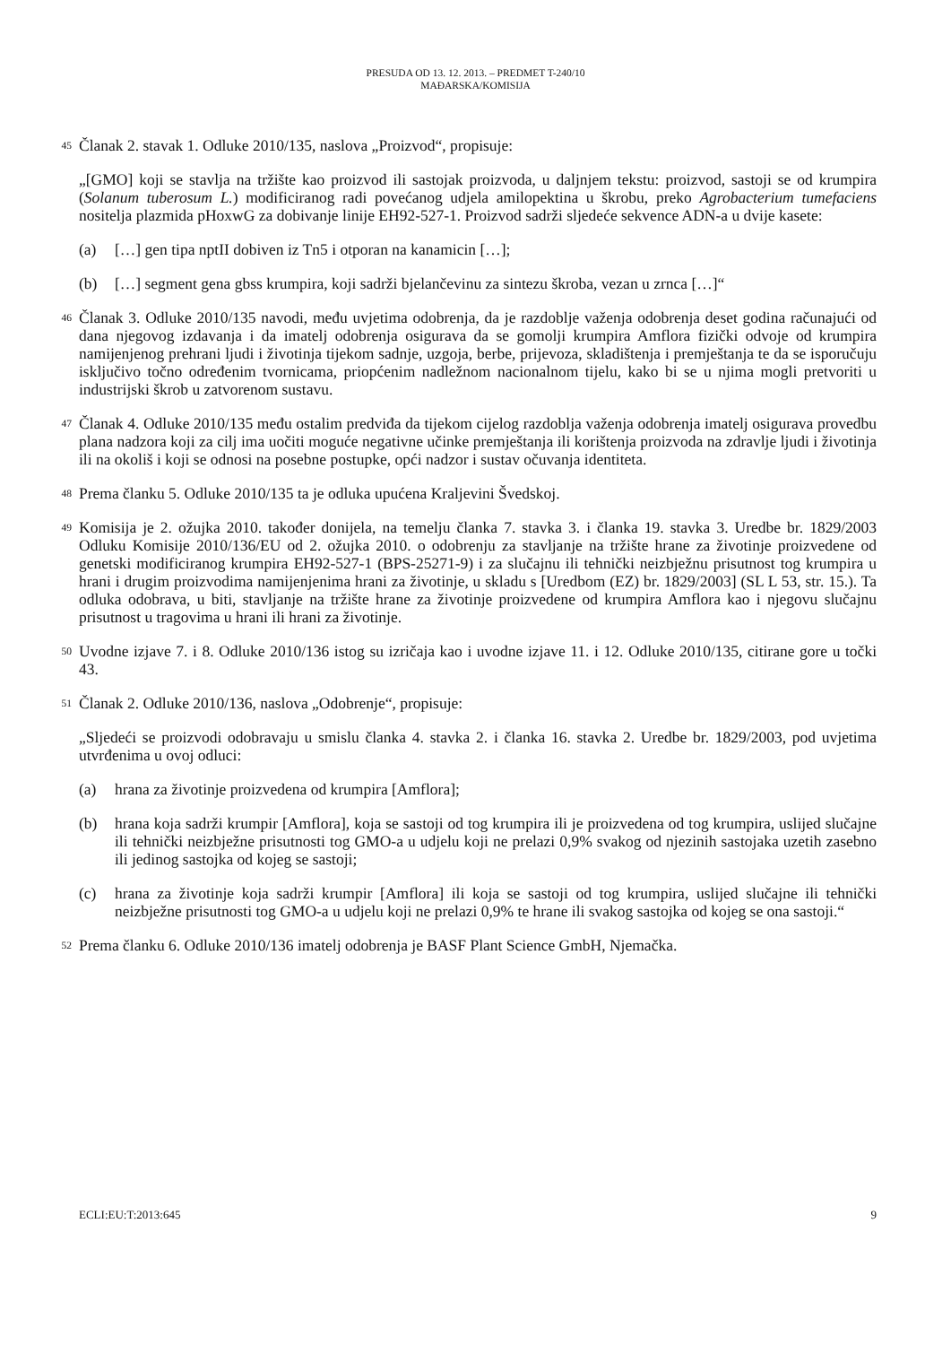PRESUDA OD 13. 12. 2013. – PREDMET T-240/10
MAĐARSKA/KOMISIJA
45
Članak 2. stavak 1. Odluke 2010/135, naslova „Proizvod“, propisuje:
„[GMO] koji se stavlja na tržište kao proizvod ili sastojak proizvoda, u daljnjem tekstu: proizvod, sastoji se od krumpira (Solanum tuberosum L.) modificiranog radi povećanog udjela amilopektina u škrobu, preko Agrobacterium tumefaciens nositelja plazmida pHoxwG za dobivanje linije EH92-527-1. Proizvod sadrži sljedeće sekvence ADN-a u dvije kasete:
(a) […] gen tipa nptII dobiven iz Tn5 i otporan na kanamicin […];
(b) […] segment gena gbss krumpira, koji sadrži bjelančevinu za sintezu škroba, vezan u zrnca […]“
46
Članak 3. Odluke 2010/135 navodi, među uvjetima odobrenja, da je razdoblje važenja odobrenja deset godina računajući od dana njegovog izdavanja i da imatelj odobrenja osigurava da se gomolji krumpira Amflora fizički odvoje od krumpira namijenjenog prehrani ljudi i životinja tijekom sadnje, uzgoja, berbe, prijevoza, skladištenja i premještanja te da se isporučuju isključivo točno određenim tvornicama, priopćenim nadležnom nacionalnom tijelu, kako bi se u njima mogli pretvoriti u industrijski škrob u zatvorenom sustavu.
47
Članak 4. Odluke 2010/135 među ostalim predviđa da tijekom cijelog razdoblja važenja odobrenja imatelj osigurava provedbu plana nadzora koji za cilj ima uočiti moguće negativne učinke premještanja ili korištenja proizvoda na zdravlje ljudi i životinja ili na okoliš i koji se odnosi na posebne postupke, opći nadzor i sustav očuvanja identiteta.
48
Prema članku 5. Odluke 2010/135 ta je odluka upućena Kraljevini Švedskoj.
49
Komisija je 2. ožujka 2010. također donijela, na temelju članka 7. stavka 3. i članka 19. stavka 3. Uredbe br. 1829/2003 Odluku Komisije 2010/136/EU od 2. ožujka 2010. o odobrenju za stavljanje na tržište hrane za životinje proizvedene od genetski modificiranog krumpira EH92-527-1 (BPS-25271-9) i za slučajnu ili tehnički neizbježnu prisutnost tog krumpira u hrani i drugim proizvodima namijenjenima hrani za životinje, u skladu s [Uredbom (EZ) br. 1829/2003] (SL L 53, str. 15.). Ta odluka odobrava, u biti, stavljanje na tržište hrane za životinje proizvedene od krumpira Amflora kao i njegovu slučajnu prisutnost u tragovima u hrani ili hrani za životinje.
50
Uvodne izjave 7. i 8. Odluke 2010/136 istog su izričaja kao i uvodne izjave 11. i 12. Odluke 2010/135, citirane gore u točki 43.
51
Članak 2. Odluke 2010/136, naslova „Odobrenje“, propisuje:
„Sljedeći se proizvodi odobravaju u smislu članka 4. stavka 2. i članka 16. stavka 2. Uredbe br. 1829/2003, pod uvjetima utvrđenima u ovoj odluci:
(a) hrana za životinje proizvedena od krumpira [Amflora];
(b) hrana koja sadrži krumpir [Amflora], koja se sastoji od tog krumpira ili je proizvedena od tog krumpira, uslijed slučajne ili tehnički neizbježne prisutnosti tog GMO-a u udjelu koji ne prelazi 0,9% svakog od njezinih sastojaka uzetih zasebno ili jedinog sastojka od kojeg se sastoji;
(c) hrana za životinje koja sadrži krumpir [Amflora] ili koja se sastoji od tog krumpira, uslijed slučajne ili tehnički neizbježne prisutnosti tog GMO-a u udjelu koji ne prelazi 0,9% te hrane ili svakog sastojka od kojeg se ona sastoji.“
52
Prema članku 6. Odluke 2010/136 imatelj odobrenja je BASF Plant Science GmbH, Njemačka.
ECLI:EU:T:2013:645 9